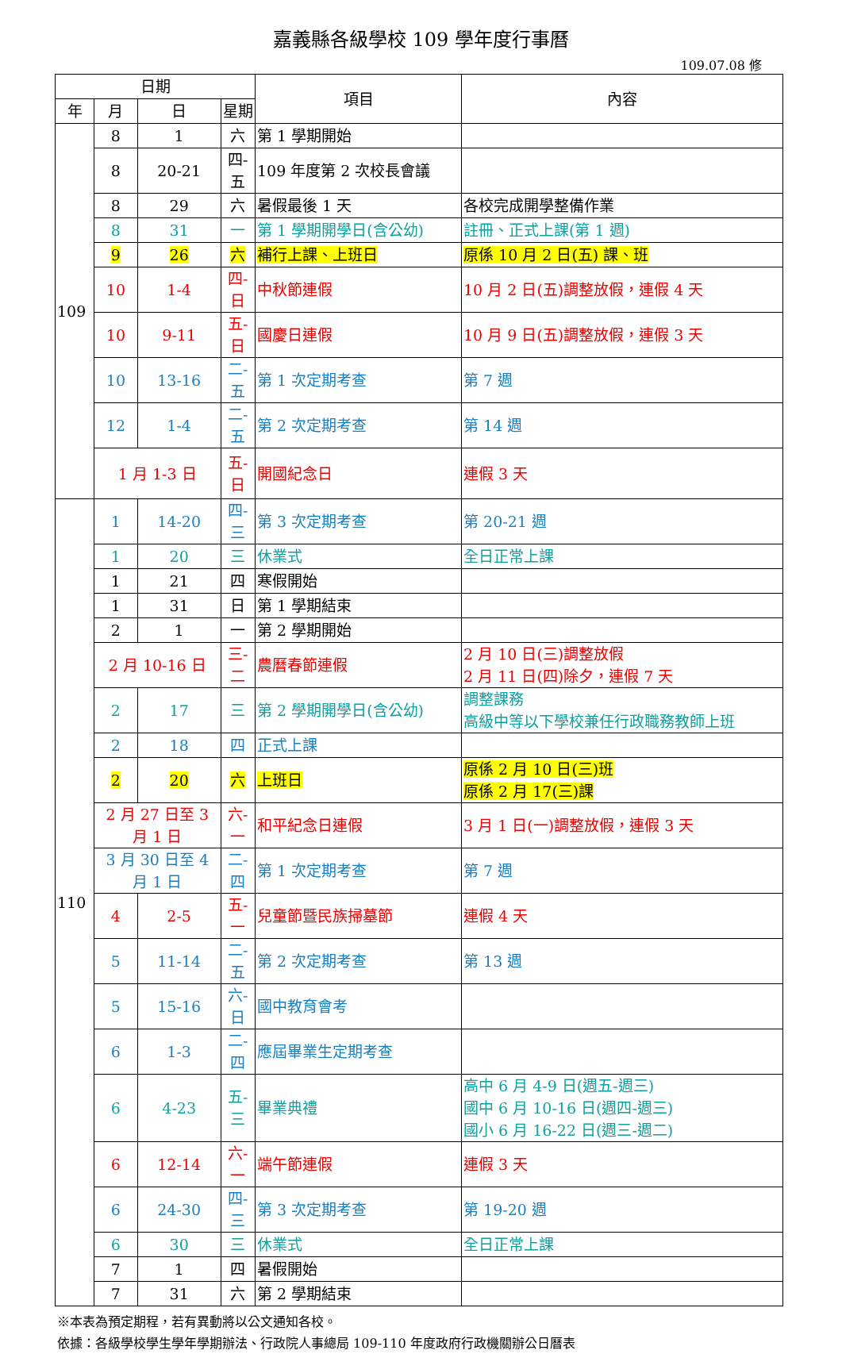嘉義縣各級學校 109 學年度行事曆
109.07.08 修
| 日期 | | | | 項目 | 內容 |
| --- | --- | --- | --- | --- | --- |
| 年 | 月 | 日 | 星期 | | |
| 109 | 8 | 1 | 六 | 第 1 學期開始 | |
| | 8 | 20-21 | 四-五 | 109 年度第 2 次校長會議 | |
| | 8 | 29 | 六 | 暑假最後 1 天 | 各校完成開學整備作業 |
| | 8 | 31 | 一 | 第 1 學期開學日(含公幼) | 註冊、正式上課(第 1 週) |
| | 9 | 26 | 六 | 補行上課、上班日 | 原係 10 月 2 日(五) 課、班 |
| | 10 | 1-4 | 四-日 | 中秋節連假 | 10 月 2 日(五)調整放假，連假 4 天 |
| | 10 | 9-11 | 五-日 | 國慶日連假 | 10 月 9 日(五)調整放假，連假 3 天 |
| | 10 | 13-16 | 二-五 | 第 1 次定期考查 | 第 7 週 |
| | 12 | 1-4 | 二-五 | 第 2 次定期考查 | 第 14 週 |
| | 1 月 1-3 日 | | 五-日 | 開國紀念日 | 連假 3 天 |
| 110 | 1 | 14-20 | 四-三 | 第 3 次定期考查 | 第 20-21 週 |
| | 1 | 20 | 三 | 休業式 | 全日正常上課 |
| | 1 | 21 | 四 | 寒假開始 | |
| | 1 | 31 | 日 | 第 1 學期結束 | |
| | 2 | 1 | 一 | 第 2 學期開始 | |
| | 2 月 10-16 日 | | 三-二 | 農曆春節連假 | 2 月 10 日(三)調整放假 2 月 11 日(四)除夕，連假 7 天 |
| | 2 | 17 | 三 | 第 2 學期開學日(含公幼) | 調整課務 高級中等以下學校兼任行政職務教師上班 |
| | 2 | 18 | 四 | 正式上課 | |
| | 2 | 20 | 六 | 上班日 | 原係 2 月 10 日(三)班 原係 2 月 17(三)課 |
| | 2 月 27 日至 3 月 1 日 | | 六-一 | 和平紀念日連假 | 3 月 1 日(一)調整放假，連假 3 天 |
| | 3 月 30 日至 4 月 1 日 | | 二-四 | 第 1 次定期考查 | 第 7 週 |
| | 4 | 2-5 | 五-一 | 兒童節暨民族掃墓節 | 連假 4 天 |
| | 5 | 11-14 | 二-五 | 第 2 次定期考查 | 第 13 週 |
| | 5 | 15-16 | 六-日 | 國中教育會考 | |
| | 6 | 1-3 | 二-四 | 應屆畢業生定期考查 | |
| | 6 | 4-23 | 五-三 | 畢業典禮 | 高中 6 月 4-9 日(週五-週三) 國中 6 月 10-16 日(週四-週三) 國小 6 月 16-22 日(週三-週二) |
| | 6 | 12-14 | 六-一 | 端午節連假 | 連假 3 天 |
| | 6 | 24-30 | 四-三 | 第 3 次定期考查 | 第 19-20 週 |
| | 6 | 30 | 三 | 休業式 | 全日正常上課 |
| | 7 | 1 | 四 | 暑假開始 | |
| | 7 | 31 | 六 | 第 2 學期結束 | |
※本表為預定期程，若有異動將以公文通知各校。
依據：各級學校學生學年學期辦法、行政院人事總局 109-110 年度政府行政機關辦公日曆表